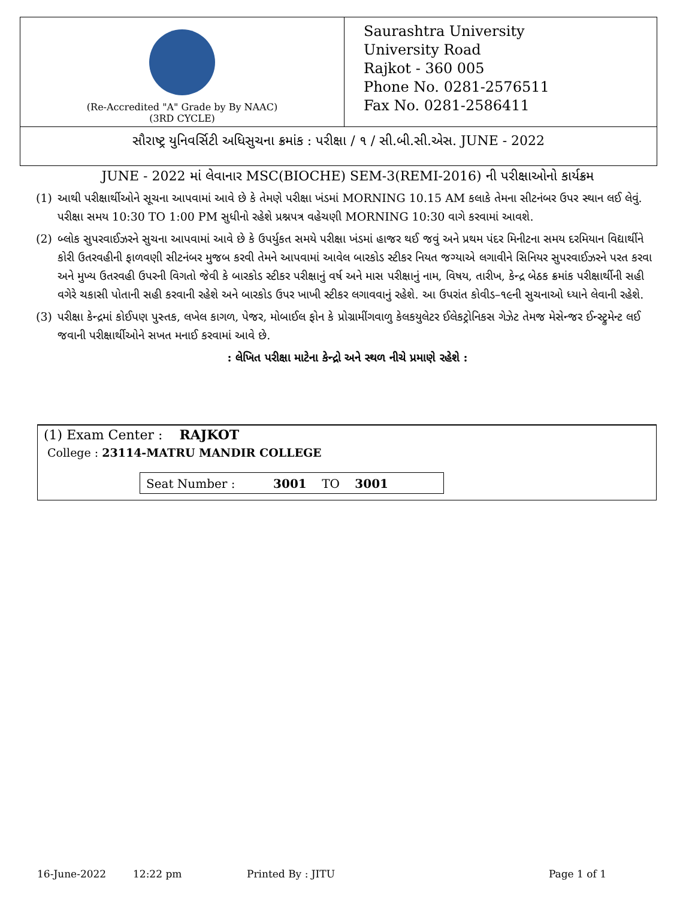(Re-Accredited "A" Grade by By NAAC)
(3RD CYCLE)
Saurashtra University
University Road
Rajkot - 360 005
Phone No. 0281-2576511
Fax No. 0281-2586411
સૌરાષ્ટ્ર યુનિવર્સિટી અધિસુચના ક્રમાંક : પરીક્ષા / ૧ / સી.બી.સી.એસ. JUNE - 2022
JUNE - 2022 માં લેવાનાર MSC(BIOCHE) SEM-3(REMI-2016) ની પરીક્ષાઓનો કાર્યક્રમ
(1) આથી પરીક્ષાર્થીઓને સૂચના આપવામાં આવે છે કે તેમણે પરીક્ષા ખંડમાં MORNING 10.15 AM કલાકે તેમના સીટનંબર ઉપર સ્થાન લઈ લેવું. પરીક્ષા સમય 10:30 TO 1:00 PM સુધીનો રહેશે પ્રશ્નપત્ર વહેચણી MORNING 10:30 વાગે કરવામાં આવશે.
(2) બ્લોક સુપરવાઈઝરને સુચના આપવામાં આવે છે કે ઉપર્યુકત સમયે પરીક્ષા ખંડમાં હાજર થઈ જવું અને પ્રથમ પંદર મિનીટના સમય દરમિયાન વિદ્યાર્થીને કોરી ઉતરવહીની ફાળવણી સીટનંબર મુજબ કરવી તેમને આપવામાં આવેલ બારકોડ સ્ટીકર નિયત જગ્યાએ લગાવીને સિનિયર સુપરવાઈઝરને પરત કરવા અને મુખ્ય ઉતરવહી ઉપરની વિગતો જેવી કે બારકોડ સ્ટીકર પરીક્ષાનું વર્ષ અને માસ પરીક્ષાનું નામ, વિષય, તારીખ, કેન્દ્ર બેઠક ક્રમાંક પરીક્ષાર્થીની સહી વગેરે ચકાસી પોતાની સહી કરવાની રહેશે અને બારકોડ ઉપર ખાખી સ્ટીકર લગાવવાનું રહેશે. આ ઉપરાંત કોવીડ–૧૯ની સુચનાઓ ધ્યાને લેવાની રહેશે.
(3) પરીક્ષા કેન્દ્રમાં કોઈપણ પુસ્તક, લખેલ કાગળ, પેજર, મોબાઈલ ફોન કે પ્રોગ્રામીંગવાળુ કેલકયુલેટર ઈલેકટ્રોનિકસ ગેઝેટ તેમજ મેસેન્જર ઈન્સ્ટ્રુમેન્ટ લઈ જવાની પરીક્ષાર્થીઓને સખત મનાઈ કરવામાં આવે છે.
: લેખિત પરીક્ષા માટેના કેન્દ્રો અને સ્થળ નીચે પ્રમાણે રહેશે :
(1) Exam Center : RAJKOT
College : 23114-MATRU MANDIR COLLEGE
Seat Number : 3001 TO 3001
16-June-2022 12:22 pm Printed By : JITU Page 1 of 1